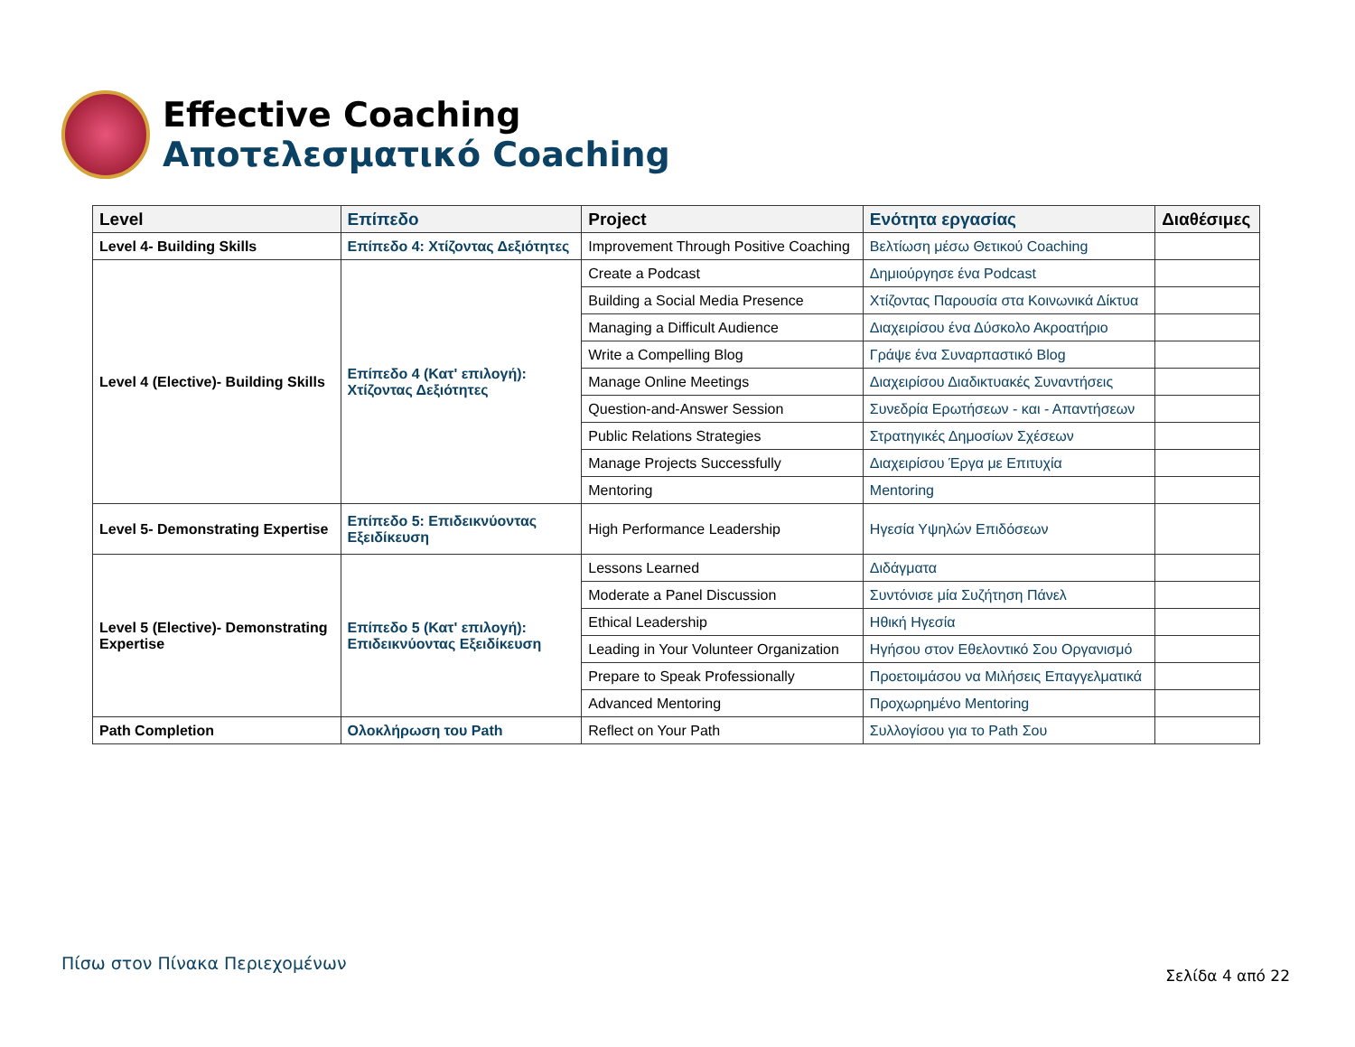Effective Coaching
Αποτελεσματικό Coaching
| Level | Επίπεδο | Project | Ενότητα εργασίας | Διαθέσιμες |
| --- | --- | --- | --- | --- |
| Level 4- Building Skills | Επίπεδο 4: Χτίζοντας Δεξιότητες | Improvement Through Positive Coaching | Βελτίωση μέσω Θετικού Coaching | |
| Level 4 (Elective)- Building Skills | Επίπεδο 4 (Κατ' επιλογή): Χτίζοντας Δεξιότητες | Create a Podcast | Δημιούργησε ένα Podcast | |
| | | Building a Social Media Presence | Χτίζοντας Παρουσία στα Κοινωνικά Δίκτυα | |
| | | Managing a Difficult Audience | Διαχειρίσου ένα Δύσκολο Ακροατήριο | |
| | | Write a Compelling Blog | Γράψε ένα Συναρπαστικό Blog | |
| | | Manage Online Meetings | Διαχειρίσου Διαδικτυακές Συναντήσεις | |
| | | Question-and-Answer Session | Συνεδρία Ερωτήσεων - και - Απαντήσεων | |
| | | Public Relations Strategies | Στρατηγικές Δημοσίων Σχέσεων | |
| | | Manage Projects Successfully | Διαχειρίσου Έργα με Επιτυχία | |
| | | Mentoring | Mentoring | |
| Level 5- Demonstrating Expertise | Επίπεδο 5: Επιδεικνύοντας Εξειδίκευση | High Performance Leadership | Ηγεσία Υψηλών Επιδόσεων | |
| Level 5 (Elective)- Demonstrating Expertise | Επίπεδο 5 (Κατ' επιλογή): Επιδεικνύοντας Εξειδίκευση | Lessons Learned | Διδάγματα | |
| | | Moderate a Panel Discussion | Συντόνισε μία Συζήτηση Πάνελ | |
| | | Ethical Leadership | Ηθική Ηγεσία | |
| | | Leading in Your Volunteer Organization | Ηγήσου στον Εθελοντικό Σου Οργανισμό | |
| | | Prepare to Speak Professionally | Προετοιμάσου να Μιλήσεις Επαγγελματικά | |
| | | Advanced Mentoring | Προχωρημένο Mentoring | |
| Path Completion | Ολοκλήρωση του Path | Reflect on Your Path | Συλλογίσου για το Path Σου | |
Πίσω στον Πίνακα Περιεχομένων
Σελίδα 4 από 22